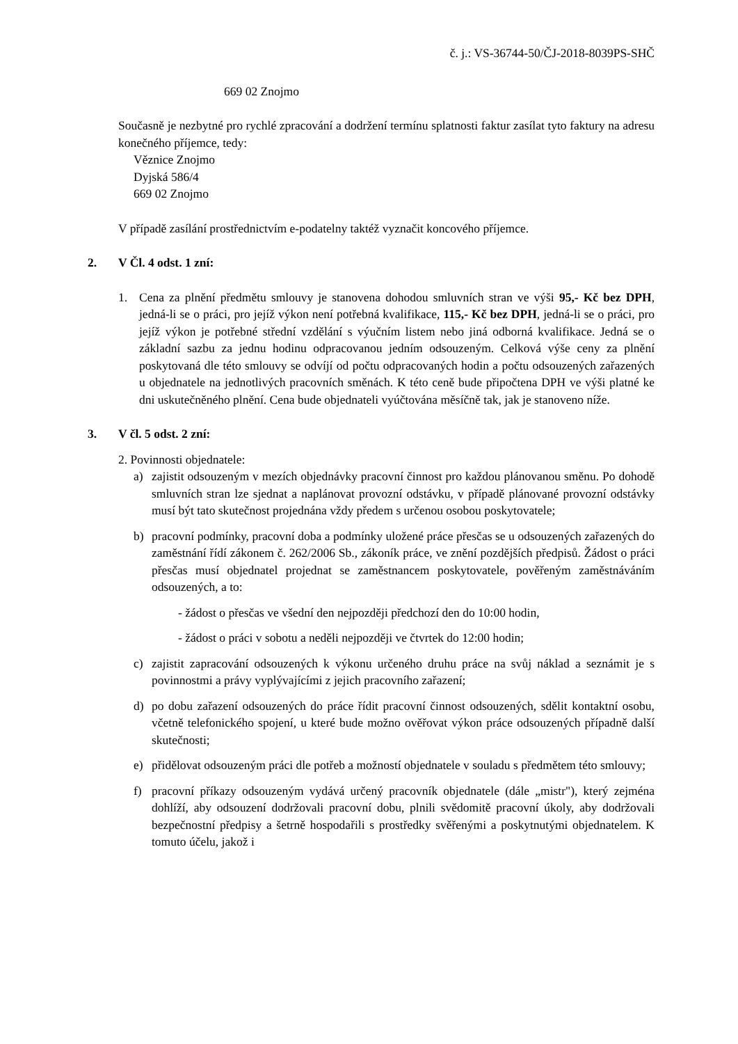č. j.: VS-36744-50/ČJ-2018-8039PS-SHČ
669 02 Znojmo
Současně je nezbytné pro rychlé zpracování a dodržení termínu splatnosti faktur zasílat tyto faktury na adresu konečného příjemce, tedy:
Věznice Znojmo
Dyjská 586/4
669 02 Znojmo
V případě zasílání prostřednictvím e-podatelny taktéž vyznačit koncového příjemce.
2. V Čl. 4 odst. 1 zní:
1. Cena za plnění předmětu smlouvy je stanovena dohodou smluvních stran ve výši 95,- Kč bez DPH, jedná-li se o práci, pro jejíž výkon není potřebná kvalifikace, 115,- Kč bez DPH, jedná-li se o práci, pro jejíž výkon je potřebné střední vzdělání s výučním listem nebo jiná odborná kvalifikace. Jedná se o základní sazbu za jednu hodinu odpracovanou jedním odsouzeným. Celková výše ceny za plnění poskytovaná dle této smlouvy se odvíjí od počtu odpracovaných hodin a počtu odsouzených zařazených u objednatele na jednotlivých pracovních směnách. K této ceně bude připočtena DPH ve výši platné ke dni uskutečněného plnění. Cena bude objednateli vyúčtována měsíčně tak, jak je stanoveno níže.
3. V čl. 5 odst. 2 zní:
2. Povinnosti objednatele:
a) zajistit odsouzeným v mezích objednávky pracovní činnost pro každou plánovanou směnu. Po dohodě smluvních stran lze sjednat a naplánovat provozní odstávku, v případě plánované provozní odstávky musí být tato skutečnost projednána vždy předem s určenou osobou poskytovatele;
b) pracovní podmínky, pracovní doba a podmínky uložené práce přesčas se u odsouzených zařazených do zaměstnání řídí zákonem č. 262/2006 Sb., zákoník práce, ve znění pozdějších předpisů. Žádost o práci přesčas musí objednatel projednat se zaměstnancem poskytovatele, pověřeným zaměstnáváním odsouzených, a to:
- žádost o přesčas ve všední den nejpozději předchozí den do 10:00 hodin,
- žádost o práci v sobotu a neděli nejpozději ve čtvrtek do 12:00 hodin;
c) zajistit zapracování odsouzených k výkonu určeného druhu práce na svůj náklad a seznámit je s povinnostmi a právy vyplývajícími z jejich pracovního zařazení;
d) po dobu zařazení odsouzených do práce řídit pracovní činnost odsouzených, sdělit kontaktní osobu, včetně telefonického spojení, u které bude možno ověřovat výkon práce odsouzených případně další skutečnosti;
e) přidělovat odsouzeným práci dle potřeb a možností objednatele v souladu s předmětem této smlouvy;
f) pracovní příkazy odsouzeným vydává určený pracovník objednatele (dále „mistr"), který zejména dohlíží, aby odsouzení dodržovali pracovní dobu, plnili svědomitě pracovní úkoly, aby dodržovali bezpečnostní předpisy a šetrně hospodařili s prostředky svěřenými a poskytnutými objednatelem. K tomuto účelu, jakož i